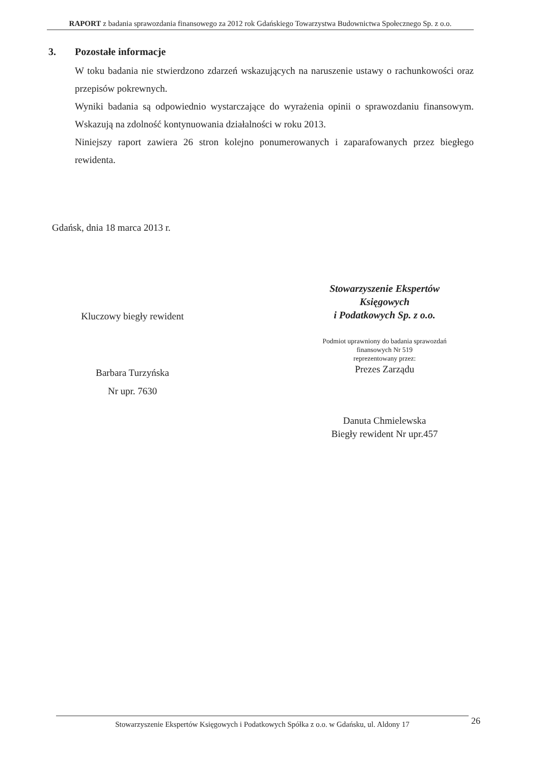RAPORT z badania sprawozdania finansowego za 2012 rok Gdańskiego Towarzystwa Budownictwa Społecznego Sp. z o.o.
3. Pozostałe informacje
W toku badania nie stwierdzono zdarzeń wskazujących na naruszenie ustawy o rachunkowości oraz przepisów pokrewnych.
Wyniki badania są odpowiednio wystarczające do wyrażenia opinii o sprawozdaniu finansowym. Wskazują na zdolność kontynuowania działalności w roku 2013.
Niniejszy raport zawiera 26 stron kolejno ponumerowanych i zaparafowanych przez biegłego rewidenta.
Gdańsk, dnia 18 marca 2013 r.
Kluczowy biegły rewident
Barbara Turzyńska
Nr upr. 7630
Stowarzyszenie Ekspertów
Księgowych
i Podatkowych Sp. z o.o.
Podmiot uprawniony do badania sprawozdań
finansowych Nr 519
reprezentowany przez:
Prezes Zarządu
Danuta Chmielewska
Biegły rewident Nr upr.457
Stowarzyszenie Ekspertów Księgowych i Podatkowych Spółka z o.o. w Gdańsku, ul. Aldony 17 26